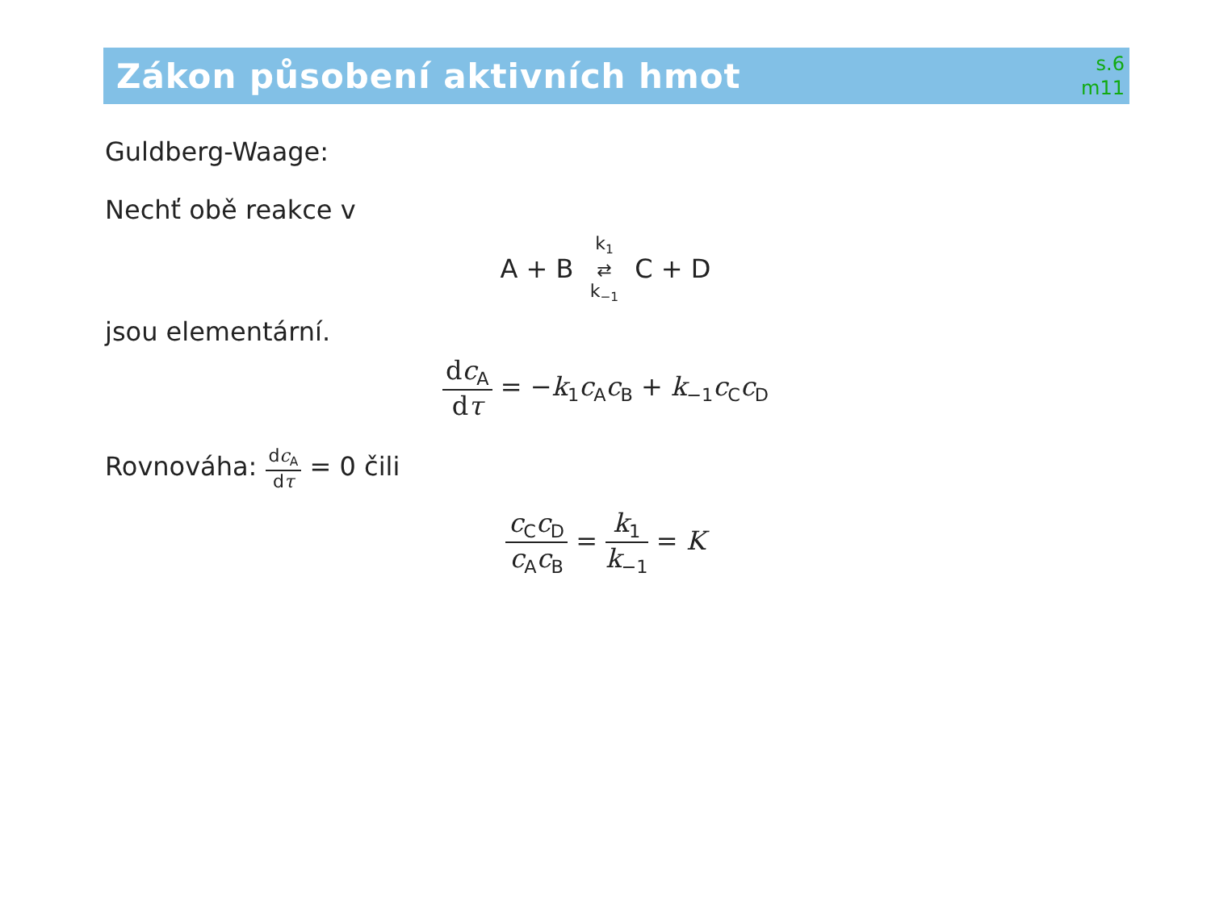Zákon působení aktivních hmot
s.6
m11
Guldberg-Waage:
Nechť obě reakce v
A + B k<sub>1</sub> ⇄ k<sub>−1</sub> C + D
jsou elementární.
dc<sub>A</sub> dτ = −k<sub>1</sub>c<sub>A</sub>c<sub>B</sub> + k<sub>−1</sub>c<sub>C</sub>c<sub>D</sub>
Rovnováha: dc<sub>A</sub> dτ = 0 čili
c<sub>C</sub>c<sub>D</sub> c<sub>A</sub>c<sub>B</sub> = k<sub>1</sub> k<sub>−1</sub> = K